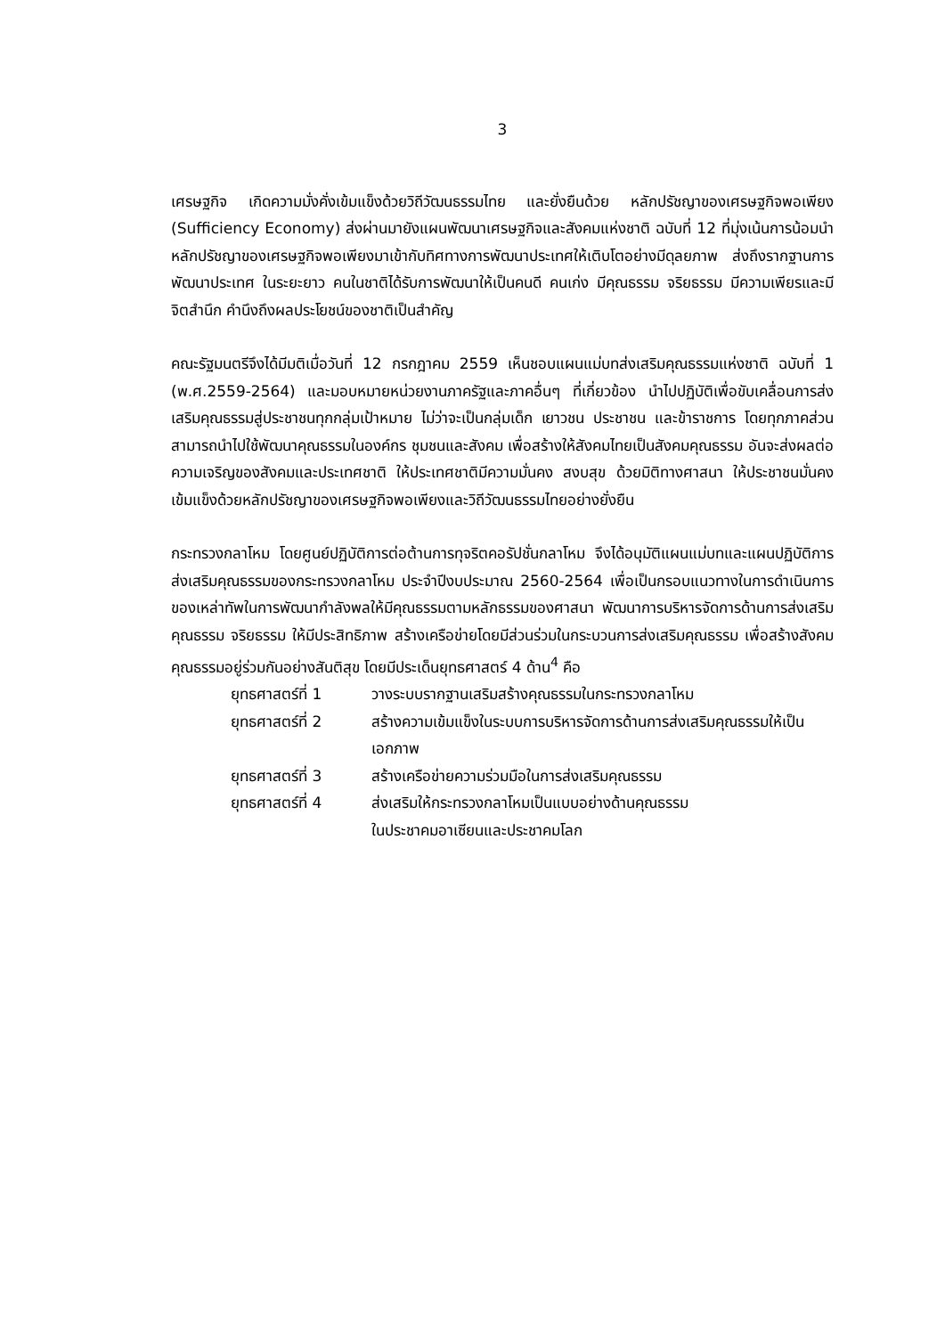3
เศรษฐกิจ เกิดความมั่งคั่งเข้มแข็งด้วยวิถีวัฒนธรรมไทย และยั่งยืนด้วย หลักปรัชญาของเศรษฐกิจพอเพียง (Sufficiency Economy) ส่งผ่านมายังแผนพัฒนาเศรษฐกิจและสังคมแห่งชาติ ฉบับที่ 12 ที่มุ่งเน้นการน้อมนำหลักปรัชญาของเศรษฐกิจพอเพียงมาเข้ากับทิศทางการพัฒนาประเทศให้เติบโตอย่างมีดุลยภาพ ส่งถึงรากฐานการพัฒนาประเทศ ในระยะยาว คนในชาติได้รับการพัฒนาให้เป็นคนดี คนเก่ง มีคุณธรรม จริยธรรม มีความเพียรและมีจิตสำนึก คำนึงถึงผลประโยชน์ของชาติเป็นสำคัญ
คณะรัฐมนตรีจึงได้มีมติเมื่อวันที่ 12 กรกฎาคม 2559 เห็นชอบแผนแม่บทส่งเสริมคุณธรรมแห่งชาติ ฉบับที่ 1 (พ.ศ.2559-2564) และมอบหมายหน่วยงานภาครัฐและภาคอื่นๆ ที่เกี่ยวข้อง นำไปปฏิบัติเพื่อขับเคลื่อนการส่งเสริมคุณธรรมสู่ประชาชนทุกกลุ่มเป้าหมาย ไม่ว่าจะเป็นกลุ่มเด็ก เยาวชน ประชาชน และข้าราชการ โดยทุกภาคส่วนสามารถนำไปใช้พัฒนาคุณธรรมในองค์กร ชุมชนและสังคม เพื่อสร้างให้สังคมไทยเป็นสังคมคุณธรรม อันจะส่งผลต่อความเจริญของสังคมและประเทศชาติ ให้ประเทศชาติมีความมั่นคง สงบสุข ด้วยมิติทางศาสนา ให้ประชาชนมั่นคง เข้มแข็งด้วยหลักปรัชญาของเศรษฐกิจพอเพียงและวิถีวัฒนธรรมไทยอย่างยั่งยืน
กระทรวงกลาโหม โดยศูนย์ปฏิบัติการต่อต้านการทุจริตคอรัปชั่นกลาโหม จึงได้อนุมัติแผนแม่บทและแผนปฏิบัติการส่งเสริมคุณธรรมของกระทรวงกลาโหม ประจำปีงบประมาณ 2560-2564 เพื่อเป็นกรอบแนวทางในการดำเนินการของเหล่าทัพในการพัฒนากำลังพลให้มีคุณธรรมตามหลักธรรมของศาสนา พัฒนาการบริหารจัดการด้านการส่งเสริมคุณธรรม จริยธรรม ให้มีประสิทธิภาพ สร้างเครือข่ายโดยมีส่วนร่วมในกระบวนการส่งเสริมคุณธรรม เพื่อสร้างสังคมคุณธรรมอยู่ร่วมกันอย่างสันติสุข โดยมีประเด็นยุทธศาสตร์ 4 ด้าน<sup>4</sup> คือ
ยุทธศาสตร์ที่ 1 วางระบบรากฐานเสริมสร้างคุณธรรมในกระทรวงกลาโหม
ยุทธศาสตร์ที่ 2 สร้างความเข้มแข็งในระบบการบริหารจัดการด้านการส่งเสริมคุณธรรมให้เป็นเอกภาพ
ยุทธศาสตร์ที่ 3 สร้างเครือข่ายความร่วมมือในการส่งเสริมคุณธรรม
ยุทธศาสตร์ที่ 4 ส่งเสริมให้กระทรวงกลาโหมเป็นแบบอย่างด้านคุณธรรม
ในประชาคมอาเซียนและประชาคมโลก